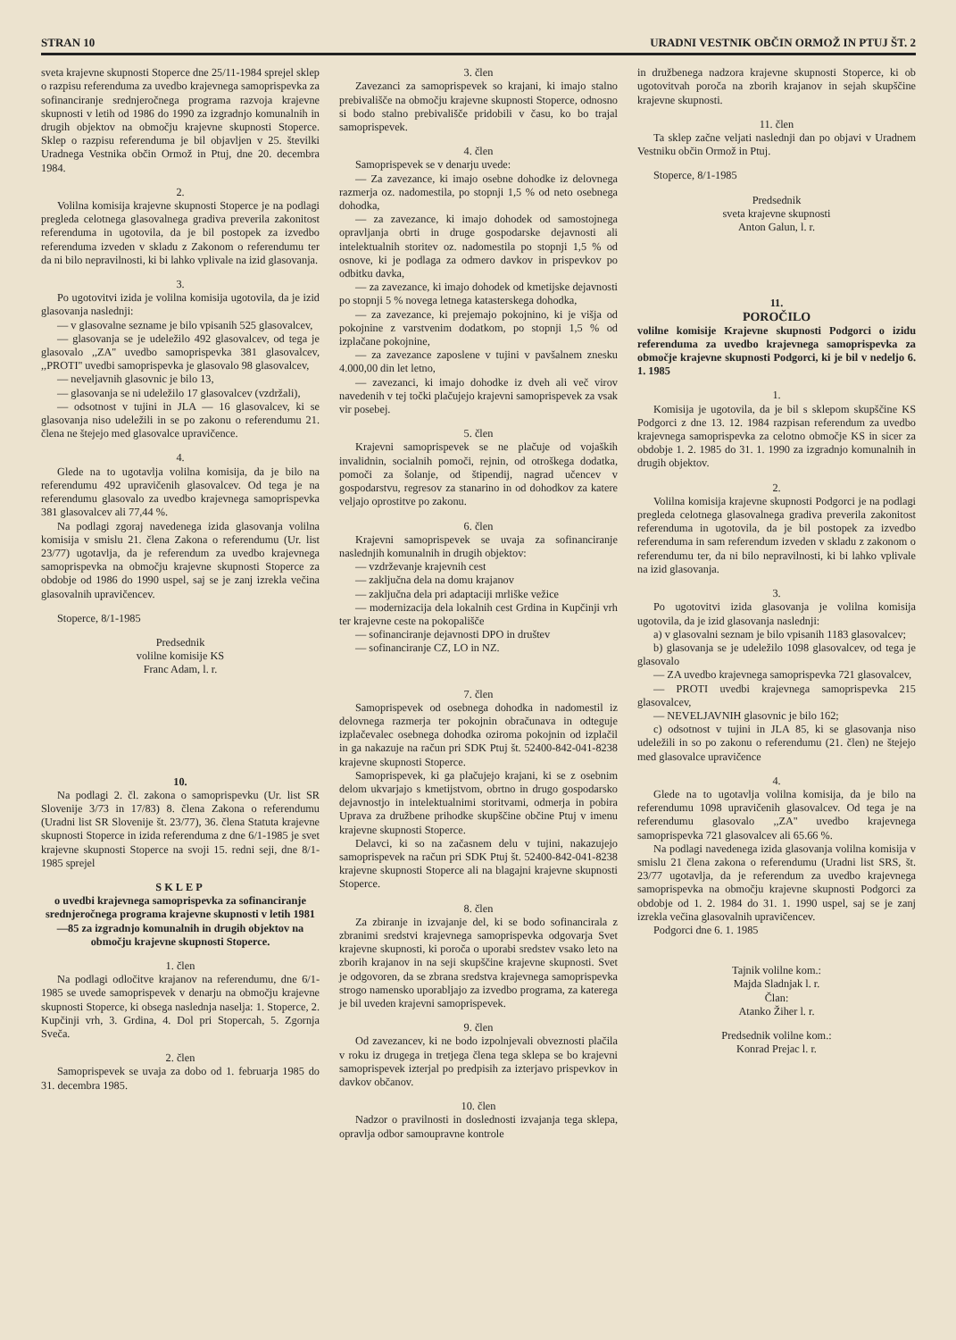STRAN 10 URADNI VESTNIK OBČIN ORMOŽ IN PTUJ ŠT. 2
sveta krajevne skupnosti Stoperce dne 25/11-1984 sprejel sklep o razpisu referenduma za uvedbo krajevnega samoprispevka za sofinanciranje srednjeročnega programa razvoja krajevne skupnosti v letih od 1986 do 1990 za izgradnjo komunalnih in drugih objektov na območju krajevne skupnosti Stoperce. Sklep o razpisu referenduma je bil objavljen v 25. številki Uradnega Vestnika občin Ormož in Ptuj, dne 20. decembra 1984.
2.
Volilna komisija krajevne skupnosti Stoperce je na podlagi pregleda celotnega glasovalnega gradiva preverila zakonitost referenduma in ugotovila, da je bil postopek za izvedbo referenduma izveden v skladu z Zakonom o referendumu ter da ni bilo nepravilnosti, ki bi lahko vplivale na izid glasovanja.
3.
Po ugotovitvi izida je volilna komisija ugotovila, da je izid glasovanja naslednji:
— v glasovalne sezname je bilo vpisanih 525 glasovalcev,
— glasovanja se je udeležilo 492 glasovalcev, od tega je glasovalo ,,ZA'' uvedbo samoprispevka 381 glasovalcev, ,,PROTI'' uvedbi samoprispevka je glasovalo 98 glasovalcev,
— neveljavnih glasovnic je bilo 13,
— glasovanja se ni udeležilo 17 glasovalcev (vzdržali),
— odsotnost v tujini in JLA — 16 glasovalcev, ki se glasovanja niso udeležili in se po zakonu o referendumu 21. člena ne štejejo med glasovalce upravičence.
4.
Glede na to ugotavlja volilna komisija, da je bilo na referendumu 492 upravičenih glasovalcev. Od tega je na referendumu glasovalo za uvedbo krajevnega samoprispevka 381 glasovalcev ali 77,44 %.
Na podlagi zgoraj navedenega izida glasovanja volilna komisija v smislu 21. člena Zakona o referendumu (Ur. list 23/77) ugotavlja, da je referendum za uvedbo krajevnega samoprispevka na območju krajevne skupnosti Stoperce za obdobje od 1986 do 1990 uspel, saj se je zanj izrekla večina glasovalnih upravičencev.
Stoperce, 8/1-1985
Predsednik
volilne komisije KS
Franc Adam, l. r.
10.
Na podlagi 2. čl. zakona o samoprispevku (Ur. list SR Slovenije 3/73 in 17/83) 8. člena Zakona o referendumu (Uradni list SR Slovenije št. 23/77), 36. člena Statuta krajevne skupnosti Stoperce in izida referenduma z dne 6/1-1985 je svet krajevne skupnosti Stoperce na svoji 15. redni seji, dne 8/1-1985 sprejel
SKLEP
o uvedbi krajevnega samoprispevka za sofinanciranje srednjeročnega programa krajevne skupnosti v letih 1981—85 za izgradnjo komunalnih in drugih objektov na območju krajevne skupnosti Stoperce.
1. člen
Na podlagi odločitve krajanov na referendumu, dne 6/1-1985 se uvede samoprispevek v denarju na območju krajevne skupnosti Stoperce, ki obsega naslednja naselja: 1. Stoperce, 2. Kupčinji vrh, 3. Grdina, 4. Dol pri Stopercah, 5. Zgornja Sveča.
2. člen
Samoprispevek se uvaja za dobo od 1. februarja 1985 do 31. decembra 1985.
3. člen
Zavezanci za samoprispevek so krajani, ki imajo stalno prebivališče na območju krajevne skupnosti Stoperce, odnosno si bodo stalno prebivališče pridobili v času, ko bo trajal samoprispevek.
4. člen
Samoprispevek se v denarju uvede:
— Za zavezance, ki imajo osebne dohodke iz delovnega razmerja oz. nadomestila, po stopnji 1,5 % od neto osebnega dohodka,
— za zavezance, ki imajo dohodek od samostojnega opravljanja obrti in druge gospodarske dejavnosti ali intelektualnih storitev oz. nadomestila po stopnji 1,5 % od osnove, ki je podlaga za odmero davkov in prispevkov po odbitku davka,
— za zavezance, ki imajo dohodek od kmetijske dejavnosti po stopnji 5 % novega letnega katasterskega dohodka,
— za zavezance, ki prejemajo pokojnino, ki je višja od pokojnine z varstvenim dodatkom, po stopnji 1,5 % od izplačane pokojnine,
— za zavezance zaposlene v tujini v pavšalnem znesku 4.000,00 din let letno,
— zavezanci, ki imajo dohodke iz dveh ali več virov navedenih v tej točki plačujejo krajevni samoprispevek za vsak vir posebej.
5. člen
Krajevni samoprispevek se ne plačuje od vojaških invalidnin, socialnih pomoči, rejnin, od otroškega dodatka, pomoči za šolanje, od štipendij, nagrad učencev v gospodarstvu, regresov za stanarino in od dohodkov za katere veljajo oprostitve po zakonu.
6. člen
Krajevni samoprispevek se uvaja za sofinanciranje naslednjih komunalnih in drugih objektov:
— vzdrževanje krajevnih cest
— zaključna dela na domu krajanov
— zaključna dela pri adaptaciji mrliške vežice
— modernizacija dela lokalnih cest Grdina in Kupčinji vrh ter krajevne ceste na pokopališče
— sofinanciranje dejavnosti DPO in društev
— sofinanciranje CZ, LO in NZ.
7. člen
Samoprispevek od osebnega dohodka in nadomestil iz delovnega razmerja ter pokojnin obračunava in odteguje izplačevalec osebnega dohodka oziroma pokojnin od izplačil in ga nakazuje na račun pri SDK Ptuj št. 52400-842-041-8238 krajevne skupnosti Stoperce.
Samoprispevek, ki ga plačujejo krajani, ki se z osebnim delom ukvarjajo s kmetijstvom, obrtno in drugo gospodarsko dejavnostjo in intelektualnimi storitvami, odmerja in pobira Uprava za družbene prihodke skupščine občine Ptuj v imenu krajevne skupnosti Stoperce.
Delavci, ki so na začasnem delu v tujini, nakazujejo samoprispevek na račun pri SDK Ptuj št. 52400-842-041-8238 krajevne skupnosti Stoperce ali na blagajni krajevne skupnosti Stoperce.
8. člen
Za zbiranje in izvajanje del, ki se bodo sofinancirala z zbranimi sredstvi krajevnega samoprispevka odgovarja Svet krajevne skupnosti, ki poroča o uporabi sredstev vsako leto na zborih krajanov in na seji skupščine krajevne skupnosti. Svet je odgovoren, da se zbrana sredstva krajevnega samoprispevka strogo namensko uporabljajo za izvedbo programa, za katerega je bil uveden krajevni samoprispevek.
9. člen
Od zavezancev, ki ne bodo izpolnjevali obveznosti plačila v roku iz drugega in tretjega člena tega sklepa se bo krajevni samoprispevek izterjal po predpisih za izterjavo prispevkov in davkov občanov.
10. člen
Nadzor o pravilnosti in doslednosti izvajanja tega sklepa, opravlja odbor samoupravne kontrole
in družbenega nadzora krajevne skupnosti Stoperce, ki ob ugotovitvah poroča na zborih krajanov in sejah skupščine krajevne skupnosti.
11. člen
Ta sklep začne veljati naslednji dan po objavi v Uradnem Vestniku občin Ormož in Ptuj.
Stoperce, 8/1-1985
Predsednik
sveta krajevne skupnosti
Anton Galun, l. r.
11.
POROČILO
volilne komisije Krajevne skupnosti Podgorci o izidu referenduma za uvedbo krajevnega samoprispevka za območje krajevne skupnosti Podgorci, ki je bil v nedeljo 6. 1. 1985
1.
Komisija je ugotovila, da je bil s sklepom skupščine KS Podgorci z dne 13. 12. 1984 razpisan referendum za uvedbo krajevnega samoprispevka za celotno območje KS in sicer za obdobje 1. 2. 1985 do 31. 1. 1990 za izgradnjo komunalnih in drugih objektov.
2.
Volilna komisija krajevne skupnosti Podgorci je na podlagi pregleda celotnega glasovalnega gradiva preverila zakonitost referenduma in ugotovila, da je bil postopek za izvedbo referenduma in sam referendum izveden v skladu z zakonom o referendumu ter, da ni bilo nepravilnosti, ki bi lahko vplivale na izid glasovanja.
3.
Po ugotovitvi izida glasovanja je volilna komisija ugotovila, da je izid glasovanja naslednji:
a) v glasovalni seznam je bilo vpisanih 1183 glasovalcev;
b) glasovanja se je udeležilo 1098 glasovalcev, od tega je glasovalo
— ZA uvedbo krajevnega samoprispevka 721 glasovalcev,
— PROTI uvedbi krajevnega samoprispevka 215 glasovalcev,
— NEVELJAVNIH glasovnic je bilo 162;
c) odsotnost v tujini in JLA 85, ki se glasovanja niso udeležili in so po zakonu o referendumu (21. člen) ne štejejo med glasovalce upravičence
4.
Glede na to ugotavlja volilna komisija, da je bilo na referendumu 1098 upravičenih glasovalcev. Od tega je na referendumu glasovalo ,,ZA'' uvedbo krajevnega samoprispevka 721 glasovalcev ali 65.66 %.
Na podlagi navedenega izida glasovanja volilna komisija v smislu 21 člena zakona o referendumu (Uradni list SRS, št. 23/77 ugotavlja, da je referendum za uvedbo krajevnega samoprispevka na območju krajevne skupnosti Podgorci za obdobje od 1. 2. 1984 do 31. 1. 1990 uspel, saj se je zanj izrekla večina glasovalnih upravičencev.
Podgorci dne 6. 1. 1985
Tajnik volilne kom.:
Majda Sladnjak l. r.
Član:
Atanko Žiher l. r.
Predsednik volilne kom.:
Konrad Prejac l. r.